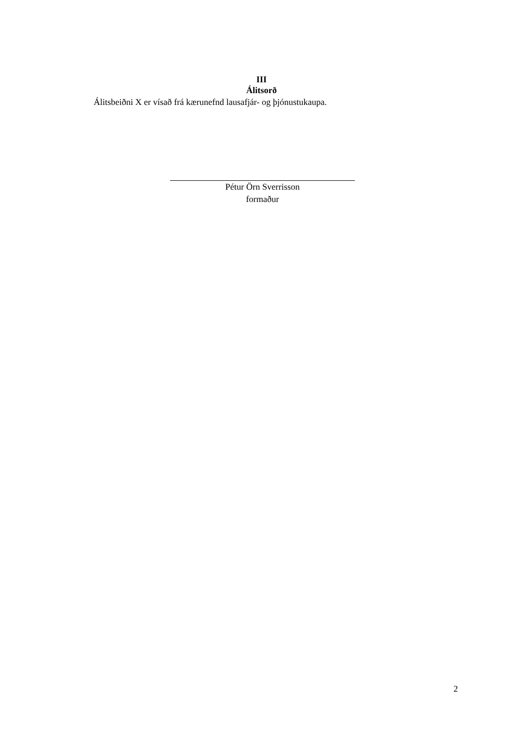III
Álitsorð
Álitsbeiðni X er vísað frá kærunefnd lausafjár- og þjónustukaupa.
Pétur Örn Sverrisson
formaður
2